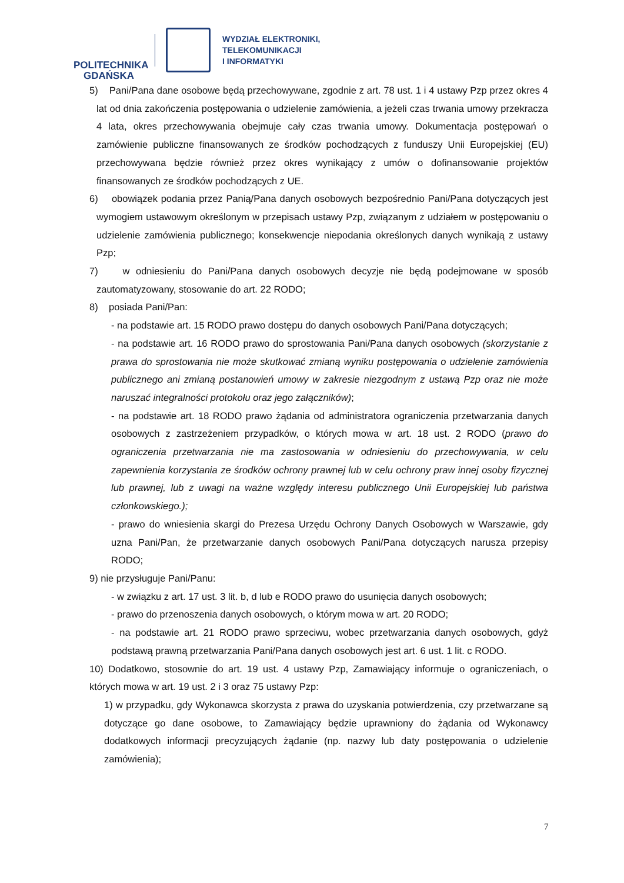POLITECHNIKA
GDAŃSKA
WYDZIAŁ ELEKTRONIKI,
TELEKOMUNIKACJI
I INFORMATYKI
5) Pani/Pana dane osobowe będą przechowywane, zgodnie z art. 78 ust. 1 i 4 ustawy Pzp przez okres 4 lat od dnia zakończenia postępowania o udzielenie zamówienia, a jeżeli czas trwania umowy przekracza 4 lata, okres przechowywania obejmuje cały czas trwania umowy. Dokumentacja postępowań o zamówienie publiczne finansowanych ze środków pochodzących z funduszy Unii Europejskiej (EU) przechowywana będzie również przez okres wynikający z umów o dofinansowanie projektów finansowanych ze środków pochodzących z UE.
6) obowiązek podania przez Panią/Pana danych osobowych bezpośrednio Pani/Pana dotyczących jest wymogiem ustawowym określonym w przepisach ustawy Pzp, związanym z udziałem w postępowaniu o udzielenie zamówienia publicznego; konsekwencje niepodania określonych danych wynikają z ustawy Pzp;
7) w odniesieniu do Pani/Pana danych osobowych decyzje nie będą podejmowane w sposób zautomatyzowany, stosowanie do art. 22 RODO;
8) posiada Pani/Pan:
- na podstawie art. 15 RODO prawo dostępu do danych osobowych Pani/Pana dotyczących;
- na podstawie art. 16 RODO prawo do sprostowania Pani/Pana danych osobowych (skorzystanie z prawa do sprostowania nie może skutkować zmianą wyniku postępowania o udzielenie zamówienia publicznego ani zmianą postanowień umowy w zakresie niezgodnym z ustawą Pzp oraz nie może naruszać integralności protokołu oraz jego załączników);
- na podstawie art. 18 RODO prawo żądania od administratora ograniczenia przetwarzania danych osobowych z zastrzeżeniem przypadków, o których mowa w art. 18 ust. 2 RODO (prawo do ograniczenia przetwarzania nie ma zastosowania w odniesieniu do przechowywania, w celu zapewnienia korzystania ze środków ochrony prawnej lub w celu ochrony praw innej osoby fizycznej lub prawnej, lub z uwagi na ważne względy interesu publicznego Unii Europejskiej lub państwa członkowskiego.);
- prawo do wniesienia skargi do Prezesa Urzędu Ochrony Danych Osobowych w Warszawie, gdy uzna Pani/Pan, że przetwarzanie danych osobowych Pani/Pana dotyczących narusza przepisy RODO;
9) nie przysługuje Pani/Panu:
- w związku z art. 17 ust. 3 lit. b, d lub e RODO prawo do usunięcia danych osobowych;
- prawo do przenoszenia danych osobowych, o którym mowa w art. 20 RODO;
- na podstawie art. 21 RODO prawo sprzeciwu, wobec przetwarzania danych osobowych, gdyż podstawą prawną przetwarzania Pani/Pana danych osobowych jest art. 6 ust. 1 lit. c RODO.
10) Dodatkowo, stosownie do art. 19 ust. 4 ustawy Pzp, Zamawiający informuje o ograniczeniach, o których mowa w art. 19 ust. 2 i 3 oraz 75 ustawy Pzp:
1) w przypadku, gdy Wykonawca skorzysta z prawa do uzyskania potwierdzenia, czy przetwarzane są dotyczące go dane osobowe, to Zamawiający będzie uprawniony do żądania od Wykonawcy dodatkowych informacji precyzujących żądanie (np. nazwy lub daty postępowania o udzielenie zamówienia);
7